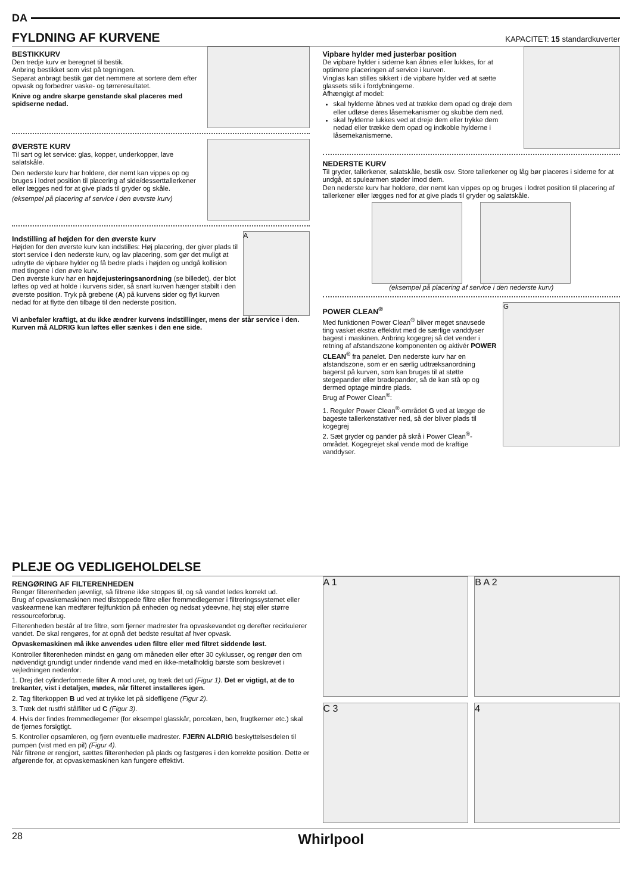DA
FYLDNING AF KURVENE KAPACITET: 15 standardkuverter
BESTIKKURV
Den tredje kurv er beregnet til bestik.
Anbring bestikket som vist på tegningen.
Separat anbragt bestik gør det nemmere at sortere dem efter opvask og forbedrer vaske- og tørreresultatet.
Knive og andre skarpe genstande skal placeres med spidserne nedad.
ØVERSTE KURV
Til sart og let service: glas, kopper, underkopper, lave salatskåle.
Den nederste kurv har holdere, der nemt kan vippes op og bruges i lodret position til placering af side/desserttallerkener eller lægges ned for at give plads til gryder og skåle.
(eksempel på placering af service i den øverste kurv)
Indstilling af højden for den øverste kurv
Højden for den øverste kurv kan indstilles: Høj placering, der giver plads til stort service i den nederste kurv, og lav placering, som gør det muligt at udnytte de vipbare hylder og få bedre plads i højden og undgå kollision med tingene i den øvre kurv.
Den øverste kurv har en højdejusteringsanordning (se billedet), der blot løftes op ved at holde i kurvens sider, så snart kurven hænger stabilt i den øverste position. Tryk på grebene (A) på kurvens sider og flyt kurven nedad for at flytte den tilbage til den nederste position.
A
Vi anbefaler kraftigt, at du ikke ændrer kurvens indstillinger, mens der står service i den. Kurven må ALDRIG kun løftes eller sænkes i den ene side.
Vipbare hylder med justerbar position
De vipbare hylder i siderne kan åbnes eller lukkes, for at optimere placeringen af service i kurven.
Vinglas kan stilles sikkert i de vipbare hylder ved at sætte glassets stilk i fordybningerne.
Afhængigt af model:
skal hylderne åbnes ved at trække dem opad og dreje dem eller udløse deres låsemekanismer og skubbe dem ned.
skal hylderne lukkes ved at dreje dem eller trykke dem nedad eller trække dem opad og indkoble hylderne i låsemekanismerne.
NEDERSTE KURV
Til gryder, tallerkener, salatskåle, bestik osv. Store tallerkener og låg bør placeres i siderne for at undgå, at spulearmen støder imod dem.
Den nederste kurv har holdere, der nemt kan vippes op og bruges i lodret position til placering af tallerkener eller lægges ned for at give plads til gryder og salatskåle.
(eksempel på placering af service i den nederste kurv)
POWER CLEAN<sup>®</sup>
Med funktionen Power Clean<sup>®</sup> bliver meget snavsede ting vasket ekstra effektivt med de særlige vanddyser bagest i maskinen. Anbring kogegrej så det vender i retning af afstandszone komponenten og aktivér POWER CLEAN<sup>®</sup> fra panelet. Den nederste kurv har en afstandszone, som er en særlig udtræksanordning bagerst på kurven, som kan bruges til at støtte stegepander eller bradepander, så de kan stå op og dermed optage mindre plads.
Brug af Power Clean<sup>®</sup>:
1. Reguler Power Clean<sup>®</sup>-området G ved at lægge de bageste tallerkenstativer ned, så der bliver plads til kogegrej
2. Sæt gryder og pander på skrå i Power Clean<sup>®</sup>-området. Kogegrejet skal vende mod de kraftige vanddyser.
G
PLEJE OG VEDLIGEHOLDELSE
RENGØRING AF FILTERENHEDEN
Rengør filterenheden jævnligt, så filtrene ikke stoppes til, og så vandet ledes korrekt ud.
Brug af opvaskemaskinen med tilstoppede filtre eller fremmedlegemer i filtreringssystemet eller vaskearmene kan medfører fejlfunktion på enheden og nedsat ydeevne, høj støj eller større ressourceforbrug.
Filterenheden består af tre filtre, som fjerner madrester fra opvaskevandet og derefter recirkulerer vandet. De skal rengøres, for at opnå det bedste resultat af hver opvask.
Opvaskemaskinen må ikke anvendes uden filtre eller med filtret siddende løst.
Kontroller filterenheden mindst en gang om måneden eller efter 30 cyklusser, og rengør den om nødvendigt grundigt under rindende vand med en ikke-metalholdig børste som beskrevet i vejledningen nedenfor:
1. Drej det cylinderformede filter A mod uret, og træk det ud (Figur 1). Det er vigtigt, at de to trekanter, vist i detaljen, mødes, når filteret installeres igen.
2. Tag filterkoppen B ud ved at trykke let på sidefligene (Figur 2).
3. Træk det rustfri stålfilter ud C (Figur 3).
4. Hvis der findes fremmedlegemer (for eksempel glasskår, porcelæn, ben, frugtkerner etc.) skal de fjernes forsigtigt.
5. Kontroller opsamleren, og fjern eventuelle madrester. FJERN ALDRIG beskyttelsesdelen til pumpen (vist med en pil) (Figur 4).
Når filtrene er rengjort, sættes filterenheden på plads og fastgøres i den korrekte position. Dette er afgørende for, at opvaskemaskinen kan fungere effektivt.
A 1
B A 2
C 3
4
28 Whirlpool